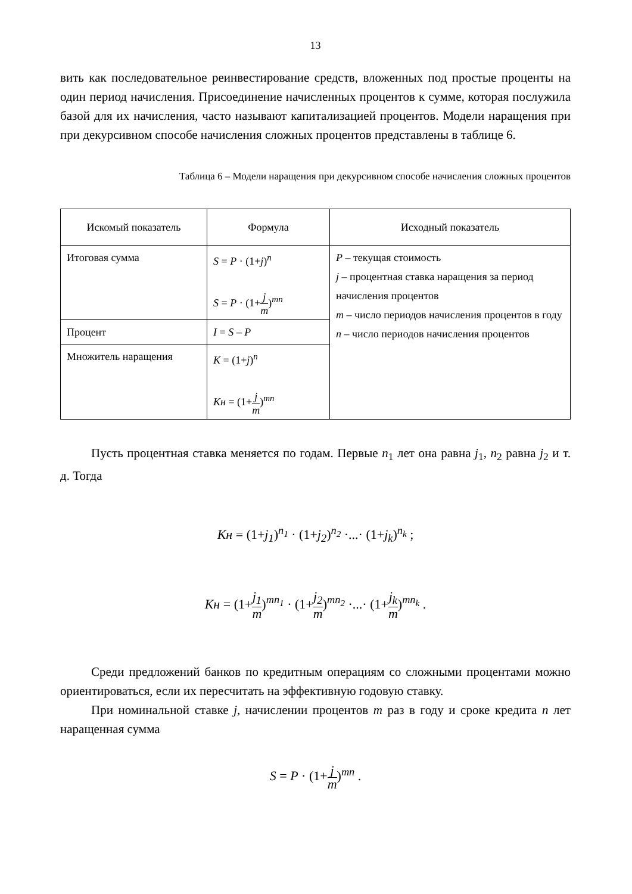13
вить как последовательное реинвестирование средств, вложенных под простые проценты на один период начисления. Присоединение начисленных процентов к сумме, которая послужила базой для их начисления, часто называют капитализацией процентов. Модели наращения при при декурсивном способе начисления сложных процентов представлены в таблице 6.
Таблица 6 – Модели наращения при декурсивном способе начисления сложных процентов
| Искомый показатель | Формула | Исходный показатель |
| --- | --- | --- |
| Итоговая сумма | S = P · (1+ j )<sup>n</sup> S = P · (1+ j m )<sup>mn</sup> | P – текущая стоимость j – процентная ставка наращения за период начисления процентов m – число периодов начисления процентов в году n – число периодов начисления процентов |
| Процент | I = S – P | |
| Множитель наращения | K = (1+ j )<sup>n</sup> Kн = (1+ j m )<sup>mn</sup> | |
Пусть процентная ставка меняется по годам. Первые n<sub>1</sub> лет она равна j<sub>1</sub>, n<sub>2</sub> равна j<sub>2</sub> и т. д. Тогда
Kн = (1+j<sub>1</sub>)<sup>n<sub>1</sub></sup> · (1+j<sub>2</sub>)<sup>n<sub>2</sub></sup> ·...· (1+j<sub>k</sub>)<sup>n<sub>k</sub></sup> ;
Kн = (1+j<sub>1</sub> m)<sup>mn<sub>1</sub></sup> · (1+j<sub>2</sub> m)<sup>mn<sub>2</sub></sup> ·...· (1+j<sub>k</sub> m)<sup>mn<sub>k</sub></sup> .
Среди предложений банков по кредитным операциям со сложными процентами можно ориентироваться, если их пересчитать на эффективную годовую ставку.
При номинальной ставке j, начислении процентов m раз в году и сроке кредита n лет наращенная сумма
S = P · (1+j m)<sup>mn</sup> .